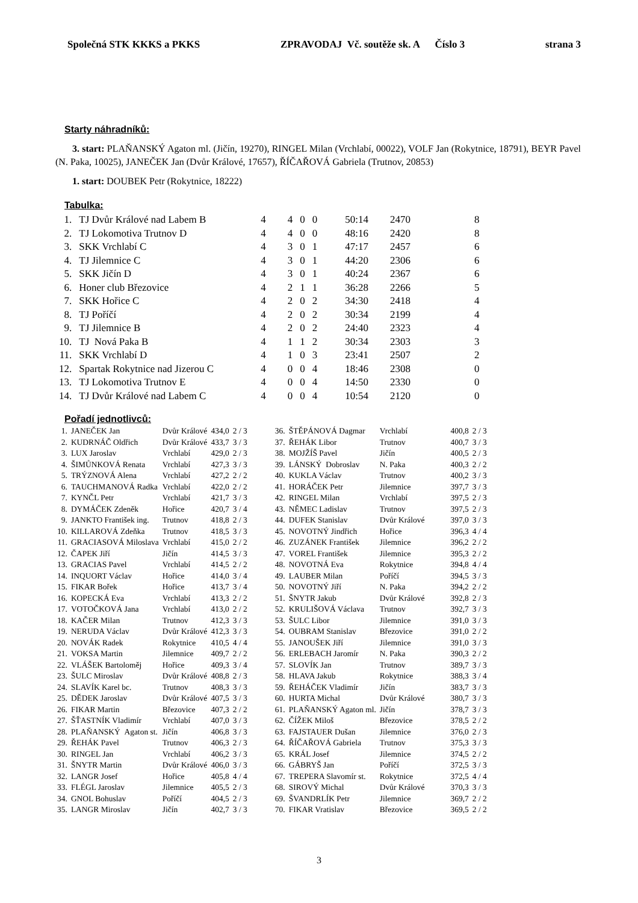Společná STK KKKS a PKKS ZPRAVODAJ Vč. soutěže sk. A Číslo 3 strana 3
Starty náhradníků:
3. start: PLAŇANSKÝ Agaton ml. (Jičín, 19270), RINGEL Milan (Vrchlabí, 00022), VOLF Jan (Rokytnice, 18791), BEYR Pavel (N. Paka, 10025), JANEČEK Jan (Dvůr Králové, 17657), ŘÍČAŘOVÁ Gabriela (Trutnov, 20853)
1. start: DOUBEK Petr (Rokytnice, 18222)
Tabulka:
| 1. | TJ Dvůr Králové nad Labem B | 4 | 4 | 0 | 0 | 50:14 | 2470 | 8 |
| 2. | TJ Lokomotiva Trutnov D | 4 | 4 | 0 | 0 | 48:16 | 2420 | 8 |
| 3. | SKK Vrchlabí C | 4 | 3 | 0 | 1 | 47:17 | 2457 | 6 |
| 4. | TJ Jilemnice C | 4 | 3 | 0 | 1 | 44:20 | 2306 | 6 |
| 5. | SKK Jičín D | 4 | 3 | 0 | 1 | 40:24 | 2367 | 6 |
| 6. | Honer club Březovice | 4 | 2 | 1 | 1 | 36:28 | 2266 | 5 |
| 7. | SKK Hořice C | 4 | 2 | 0 | 2 | 34:30 | 2418 | 4 |
| 8. | TJ Poříčí | 4 | 2 | 0 | 2 | 30:34 | 2199 | 4 |
| 9. | TJ Jilemnice B | 4 | 2 | 0 | 2 | 24:40 | 2323 | 4 |
| 10. | TJ Nová Paka B | 4 | 1 | 1 | 2 | 30:34 | 2303 | 3 |
| 11. | SKK Vrchlabí D | 4 | 1 | 0 | 3 | 23:41 | 2507 | 2 |
| 12. | Spartak Rokytnice nad Jizerou C | 4 | 0 | 0 | 4 | 18:46 | 2308 | 0 |
| 13. | TJ Lokomotiva Trutnov E | 4 | 0 | 0 | 4 | 14:50 | 2330 | 0 |
| 14. | TJ Dvůr Králové nad Labem C | 4 | 0 | 0 | 4 | 10:54 | 2120 | 0 |
Pořadí jednotlivců:
| 1. | JANEČEK Jan | Dvůr Králové | 434,0 | 2 / 3 |
| 2. | KUDRNÁČ Oldřich | Dvůr Králové | 433,7 | 3 / 3 |
| 3. | LUX Jaroslav | Vrchlabí | 429,0 | 2 / 3 |
| 4. | ŠIMŮNKOVÁ Renata | Vrchlabí | 427,3 | 3 / 3 |
| 5. | TRÝZNOVÁ Alena | Vrchlabí | 427,2 | 2 / 2 |
| 6. | TAUCHMANOVÁ Radka | Vrchlabí | 422,0 | 2 / 2 |
| 7. | KYNČL Petr | Vrchlabí | 421,7 | 3 / 3 |
| 8. | DYMÁČEK Zdeněk | Hořice | 420,7 | 3 / 4 |
| 9. | JANKTO František ing. | Trutnov | 418,8 | 2 / 3 |
| 10. | KILLAROVÁ Zdeňka | Trutnov | 418,5 | 3 / 3 |
| 11. | GRACIASOVÁ Miloslava | Vrchlabí | 415,0 | 2 / 2 |
| 12. | ČAPEK Jiří | Jičín | 414,5 | 3 / 3 |
| 13. | GRACIAS Pavel | Vrchlabí | 414,5 | 2 / 2 |
| 14. | INQUORT Václav | Hořice | 414,0 | 3 / 4 |
| 15. | FIKAR Bořek | Hořice | 413,7 | 3 / 4 |
| 16. | KOPECKÁ Eva | Vrchlabí | 413,3 | 2 / 2 |
| 17. | VOTOČKOVÁ Jana | Vrchlabí | 413,0 | 2 / 2 |
| 18. | KAČER Milan | Trutnov | 412,3 | 3 / 3 |
| 19. | NERUDA Václav | Dvůr Králové | 412,3 | 3 / 3 |
| 20. | NOVÁK Radek | Rokytnice | 410,5 | 4 / 4 |
| 21. | VOKSA Martin | Jilemnice | 409,7 | 2 / 2 |
| 22. | VLÁŠEK Bartoloměj | Hořice | 409,3 | 3 / 4 |
| 23. | ŠULC Miroslav | Dvůr Králové | 408,8 | 2 / 3 |
| 24. | SLAVÍK Karel bc. | Trutnov | 408,3 | 3 / 3 |
| 25. | DĚDEK Jaroslav | Dvůr Králové | 407,5 | 3 / 3 |
| 26. | FIKAR Martin | Březovice | 407,3 | 2 / 2 |
| 27. | ŠŤASTNÍK Vladimír | Vrchlabí | 407,0 | 3 / 3 |
| 28. | PLAŇANSKÝ Agaton st. | Jičín | 406,8 | 3 / 3 |
| 29. | ŘEHÁK Pavel | Trutnov | 406,3 | 2 / 3 |
| 30. | RINGEL Jan | Vrchlabí | 406,2 | 3 / 3 |
| 31. | ŠNYTR Martin | Dvůr Králové | 406,0 | 3 / 3 |
| 32. | LANGR Josef | Hořice | 405,8 | 4 / 4 |
| 33. | FLÉGL Jaroslav | Jilemnice | 405,5 | 2 / 3 |
| 34. | GNOL Bohuslav | Poříčí | 404,5 | 2 / 3 |
| 35. | LANGR Miroslav | Jičín | 402,7 | 3 / 3 |
| 36. | ŠTĚPÁNOVÁ Dagmar | Vrchlabí | 400,8 | 2 / 3 |
| 37. | ŘEHÁK Libor | Trutnov | 400,7 | 3 / 3 |
| 38. | MOJŽÍŠ Pavel | Jičín | 400,5 | 2 / 3 |
| 39. | LÁNSKÝ Dobroslav | N. Paka | 400,3 | 2 / 2 |
| 40. | KUKLA Václav | Trutnov | 400,2 | 3 / 3 |
| 41. | HORÁČEK Petr | Jilemnice | 397,7 | 3 / 3 |
| 42. | RINGEL Milan | Vrchlabí | 397,5 | 2 / 3 |
| 43. | NĚMEC Ladislav | Trutnov | 397,5 | 2 / 3 |
| 44. | DUFEK Stanislav | Dvůr Králové | 397,0 | 3 / 3 |
| 45. | NOVOTNÝ Jindřich | Hořice | 396,3 | 4 / 4 |
| 46. | ZUZÁNEK František | Jilemnice | 396,2 | 2 / 2 |
| 47. | VOREL František | Jilemnice | 395,3 | 2 / 2 |
| 48. | NOVOTNÁ Eva | Rokytnice | 394,8 | 4 / 4 |
| 49. | LAUBER Milan | Poříčí | 394,5 | 3 / 3 |
| 50. | NOVOTNÝ Jiří | N. Paka | 394,2 | 2 / 2 |
| 51. | ŠNYTR Jakub | Dvůr Králové | 392,8 | 2 / 3 |
| 52. | KRULIŠOVÁ Václava | Trutnov | 392,7 | 3 / 3 |
| 53. | ŠULC Libor | Jilemnice | 391,0 | 3 / 3 |
| 54. | OUBRAM Stanislav | Březovice | 391,0 | 2 / 2 |
| 55. | JANOUŠEK Jiří | Jilemnice | 391,0 | 3 / 3 |
| 56. | ERLEBACH Jaromír | N. Paka | 390,3 | 2 / 2 |
| 57. | SLOVÍK Jan | Trutnov | 389,7 | 3 / 3 |
| 58. | HLAVA Jakub | Rokytnice | 388,3 | 3 / 4 |
| 59. | ŘEHÁČEK Vladimír | Jičín | 383,7 | 3 / 3 |
| 60. | HURTA Michal | Dvůr Králové | 380,7 | 3 / 3 |
| 61. | PLAŇANSKÝ Agaton ml. | Jičín | 378,7 | 3 / 3 |
| 62. | ČÍŽEK Miloš | Březovice | 378,5 | 2 / 2 |
| 63. | FAJSTAUER Dušan | Jilemnice | 376,0 | 2 / 3 |
| 64. | ŘÍČAŘOVÁ Gabriela | Trutnov | 375,3 | 3 / 3 |
| 65. | KRÁL Josef | Jilemnice | 374,5 | 2 / 2 |
| 66. | GÁBRYŠ Jan | Poříčí | 372,5 | 3 / 3 |
| 67. | TREPERA Slavomír st. | Rokytnice | 372,5 | 4 / 4 |
| 68. | SIROVÝ Michal | Dvůr Králové | 370,3 | 3 / 3 |
| 69. | ŠVANDRLÍK Petr | Jilemnice | 369,7 | 2 / 2 |
| 70. | FIKAR Vratislav | Březovice | 369,5 | 2 / 2 |
3